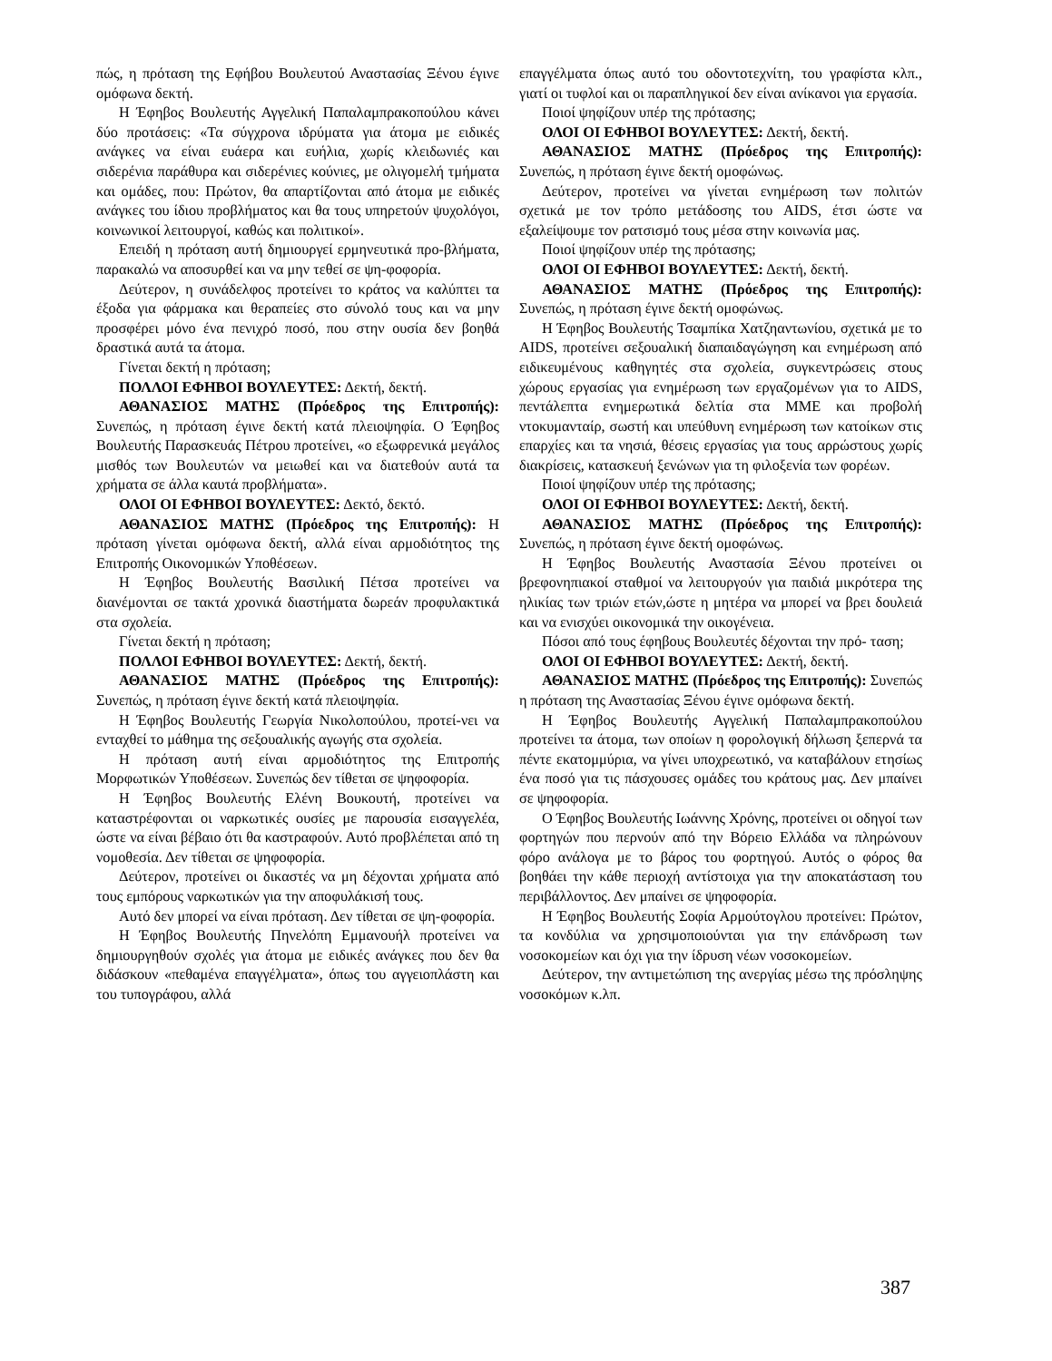πώς, η πρόταση της Εφήβου Βουλευτού Αναστασίας Ξένου έγινε ομόφωνα δεκτή.
Η Έφηβος Βουλευτής Αγγελική Παπαλαμπρακοπούλου κάνει δύο προτάσεις: «Τα σύγχρονα ιδρύματα για άτομα με ειδικές ανάγκες να είναι ευάερα και ευήλια, χωρίς κλειδωνιές και σιδερένια παράθυρα και σιδερένιες κούνιες, με ολιγομελή τμήματα και ομάδες, που: Πρώτον, θα απαρτίζονται από άτομα με ειδικές ανάγκες του ίδιου προβλήματος και θα τους υπηρετούν ψυχολόγοι, κοινωνικοί λειτουργοί, καθώς και πολιτικοί».
Επειδή η πρόταση αυτή δημιουργεί ερμηνευτικά προ-βλήματα, παρακαλώ να αποσυρθεί και να μην τεθεί σε ψη-φοφορία.
Δεύτερον, η συνάδελφος προτείνει το κράτος να καλύπτει τα έξοδα για φάρμακα και θεραπείες στο σύνολό τους και να μην προσφέρει μόνο ένα πενιχρό ποσό, που στην ουσία δεν βοηθά δραστικά αυτά τα άτομα.
Γίνεται δεκτή η πρόταση;
ΠΟΛΛΟΙ ΕΦΗΒΟΙ ΒΟΥΛΕΥΤΕΣ: Δεκτή, δεκτή.
ΑΘΑΝΑΣΙΟΣ ΜΑΤΗΣ (Πρόεδρος της Επιτροπής): Συνεπώς, η πρόταση έγινε δεκτή κατά πλειοψηφία. Ο Έφηβος Βουλευτής Παρασκευάς Πέτρου προτείνει, «ο εξωφρενικά μεγάλος μισθός των Βουλευτών να μειωθεί και να διατεθούν αυτά τα χρήματα σε άλλα καυτά προβλήματα».
ΟΛΟΙ ΟΙ ΕΦΗΒΟΙ ΒΟΥΛΕΥΤΕΣ: Δεκτό, δεκτό.
ΑΘΑΝΑΣΙΟΣ ΜΑΤΗΣ (Πρόεδρος της Επιτροπής): Η πρόταση γίνεται ομόφωνα δεκτή, αλλά είναι αρμοδιότητος της Επιτροπής Οικονομικών Υποθέσεων.
Η Έφηβος Βουλευτής Βασιλική Πέτσα προτείνει να διανέμονται σε τακτά χρονικά διαστήματα δωρεάν προφυλακτικά στα σχολεία.
Γίνεται δεκτή η πρόταση;
ΠΟΛΛΟΙ ΕΦΗΒΟΙ ΒΟΥΛΕΥΤΕΣ: Δεκτή, δεκτή.
ΑΘΑΝΑΣΙΟΣ ΜΑΤΗΣ (Πρόεδρος της Επιτροπής): Συνεπώς, η πρόταση έγινε δεκτή κατά πλειοψηφία.
Η Έφηβος Βουλευτής Γεωργία Νικολοπούλου, προτεί-νει να ενταχθεί το μάθημα της σεξουαλικής αγωγής στα σχολεία.
Η πρόταση αυτή είναι αρμοδιότητος της Επιτροπής Μορφωτικών Υποθέσεων. Συνεπώς δεν τίθεται σε ψηφοφορία.
Η Έφηβος Βουλευτής Ελένη Βουκουτή, προτείνει να καταστρέφονται οι ναρκωτικές ουσίες με παρουσία εισαγγελέα, ώστε να είναι βέβαιο ότι θα καστραφούν. Αυτό προβλέπεται από τη νομοθεσία. Δεν τίθεται σε ψηφοφορία.
Δεύτερον, προτείνει οι δικαστές να μη δέχονται χρήματα από τους εμπόρους ναρκωτικών για την αποφυλάκισή τους.
Αυτό δεν μπορεί να είναι πρόταση. Δεν τίθεται σε ψη-φοφορία.
Η Έφηβος Βουλευτής Πηνελόπη Εμμανουήλ προτείνει να δημιουργηθούν σχολές για άτομα με ειδικές ανάγκες που δεν θα διδάσκουν «πεθαμένα επαγγέλματα», όπως του αγγειοπλάστη και του τυπογράφου, αλλά
επαγγέλματα όπως αυτό του οδοντοτεχνίτη, του γραφίστα κλπ., γιατί οι τυφλοί και οι παραπληγικοί δεν είναι ανίκανοι για εργασία.
Ποιοί ψηφίζουν υπέρ της πρότασης;
ΟΛΟΙ ΟΙ ΕΦΗΒΟΙ ΒΟΥΛΕΥΤΕΣ: Δεκτή, δεκτή.
ΑΘΑΝΑΣΙΟΣ ΜΑΤΗΣ (Πρόεδρος της Επιτροπής): Συνεπώς, η πρόταση έγινε δεκτή ομοφώνως.
Δεύτερον, προτείνει να γίνεται ενημέρωση των πολιτών σχετικά με τον τρόπο μετάδοσης του AIDS, έτσι ώστε να εξαλείψουμε τον ρατσισμό τους μέσα στην κοινωνία μας.
Ποιοί ψηφίζουν υπέρ της πρότασης;
ΟΛΟΙ ΟΙ ΕΦΗΒΟΙ ΒΟΥΛΕΥΤΕΣ: Δεκτή, δεκτή.
ΑΘΑΝΑΣΙΟΣ ΜΑΤΗΣ (Πρόεδρος της Επιτροπής): Συνεπώς, η πρόταση έγινε δεκτή ομοφώνως.
Η Έφηβος Βουλευτής Τσαμπίκα Χατζηαντωνίου, σχετικά με το AIDS, προτείνει σεξουαλική διαπαιδαγώγηση και ενημέρωση από ειδικευμένους καθηγητές στα σχολεία, συγκεντρώσεις στους χώρους εργασίας για ενημέρωση των εργαζομένων για το AIDS, πεντάλεπτα ενημερωτικά δελτία στα ΜΜΕ και προβολή ντοκυμανταίρ, σωστή και υπεύθυνη ενημέρωση των κατοίκων στις επαρχίες και τα νησιά, θέσεις εργασίας για τους αρρώστους χωρίς διακρίσεις, κατασκευή ξενώνων για τη φιλοξενία των φορέων.
Ποιοί ψηφίζουν υπέρ της πρότασης;
ΟΛΟΙ ΟΙ ΕΦΗΒΟΙ ΒΟΥΛΕΥΤΕΣ: Δεκτή, δεκτή.
ΑΘΑΝΑΣΙΟΣ ΜΑΤΗΣ (Πρόεδρος της Επιτροπής): Συνεπώς, η πρόταση έγινε δεκτή ομοφώνως.
Η Έφηβος Βουλευτής Αναστασία Ξένου προτείνει οι βρεφονηπιακοί σταθμοί να λειτουργούν για παιδιά μικρότερα της ηλικίας των τριών ετών,ώστε η μητέρα να μπορεί να βρει δουλειά και να ενισχύει οικονομικά την οικογένεια.
Πόσοι από τους έφηβους Βουλευτές δέχονται την πρό- ταση;
ΟΛΟΙ ΟΙ ΕΦΗΒΟΙ ΒΟΥΛΕΥΤΕΣ: Δεκτή, δεκτή.
ΑΘΑΝΑΣΙΟΣ ΜΑΤΗΣ (Πρόεδρος της Επιτροπής): Συνεπώς η πρόταση της Αναστασίας Ξένου έγινε ομόφωνα δεκτή.
Η Έφηβος Βουλευτής Αγγελική Παπαλαμπρακοπούλου προτείνει τα άτομα, των οποίων η φορολογική δήλωση ξεπερνά τα πέντε εκατομμύρια, να γίνει υποχρεωτικό, να καταβάλουν ετησίως ένα ποσό για τις πάσχουσες ομάδες του κράτους μας. Δεν μπαίνει σε ψηφοφορία.
Ο Έφηβος Βουλευτής Ιωάννης Χρόνης, προτείνει οι οδηγοί των φορτηγών που περνούν από την Βόρειο Ελλάδα να πληρώνουν φόρο ανάλογα με το βάρος του φορτηγού. Αυτός ο φόρος θα βοηθάει την κάθε περιοχή αντίστοιχα για την αποκατάσταση του περιβάλλοντος. Δεν μπαίνει σε ψηφοφορία.
Η Έφηβος Βουλευτής Σοφία Αρμούτογλου προτείνει: Πρώτον, τα κονδύλια να χρησιμοποιούνται για την επάνδρωση των νοσοκομείων και όχι για την ίδρυση νέων νοσοκομείων.
Δεύτερον, την αντιμετώπιση της ανεργίας μέσω της πρόσληψης νοσοκόμων κ.λπ.
387